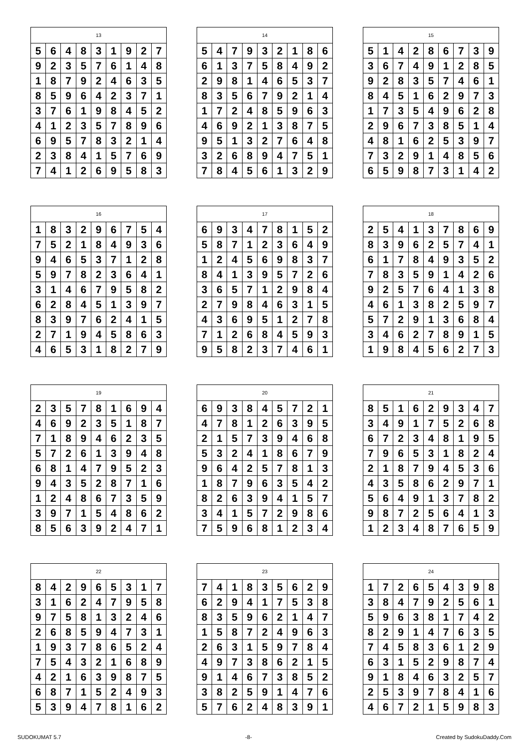| 13 | | | | | | | | |
| --- | --- | --- | --- | --- | --- | --- | --- | --- |
| 5 | 6 | 4 | 8 | 3 | 1 | 9 | 2 | 7 |
| 9 | 2 | 3 | 5 | 7 | 6 | 1 | 4 | 8 |
| 1 | 8 | 7 | 9 | 2 | 4 | 6 | 3 | 5 |
| 8 | 5 | 9 | 6 | 4 | 2 | 3 | 7 | 1 |
| 3 | 7 | 6 | 1 | 9 | 8 | 4 | 5 | 2 |
| 4 | 1 | 2 | 3 | 5 | 7 | 8 | 9 | 6 |
| 6 | 9 | 5 | 7 | 8 | 3 | 2 | 1 | 4 |
| 2 | 3 | 8 | 4 | 1 | 5 | 7 | 6 | 9 |
| 7 | 4 | 1 | 2 | 6 | 9 | 5 | 8 | 3 |
| 14 | | | | | | | | |
| --- | --- | --- | --- | --- | --- | --- | --- | --- |
| 5 | 4 | 7 | 9 | 3 | 2 | 1 | 8 | 6 |
| 6 | 1 | 3 | 7 | 5 | 8 | 4 | 9 | 2 |
| 2 | 9 | 8 | 1 | 4 | 6 | 5 | 3 | 7 |
| 8 | 3 | 5 | 6 | 7 | 9 | 2 | 1 | 4 |
| 1 | 7 | 2 | 4 | 8 | 5 | 9 | 6 | 3 |
| 4 | 6 | 9 | 2 | 1 | 3 | 8 | 7 | 5 |
| 9 | 5 | 1 | 3 | 2 | 7 | 6 | 4 | 8 |
| 3 | 2 | 6 | 8 | 9 | 4 | 7 | 5 | 1 |
| 7 | 8 | 4 | 5 | 6 | 1 | 3 | 2 | 9 |
| 15 | | | | | | | | |
| --- | --- | --- | --- | --- | --- | --- | --- | --- |
| 5 | 1 | 4 | 2 | 8 | 6 | 7 | 3 | 9 |
| 3 | 6 | 7 | 4 | 9 | 1 | 2 | 8 | 5 |
| 9 | 2 | 8 | 3 | 5 | 7 | 4 | 6 | 1 |
| 8 | 4 | 5 | 1 | 6 | 2 | 9 | 7 | 3 |
| 1 | 7 | 3 | 5 | 4 | 9 | 6 | 2 | 8 |
| 2 | 9 | 6 | 7 | 3 | 8 | 5 | 1 | 4 |
| 4 | 8 | 1 | 6 | 2 | 5 | 3 | 9 | 7 |
| 7 | 3 | 2 | 9 | 1 | 4 | 8 | 5 | 6 |
| 6 | 5 | 9 | 8 | 7 | 3 | 1 | 4 | 2 |
| 16 | | | | | | | | |
| --- | --- | --- | --- | --- | --- | --- | --- | --- |
| 1 | 8 | 3 | 2 | 9 | 6 | 7 | 5 | 4 |
| 7 | 5 | 2 | 1 | 8 | 4 | 9 | 3 | 6 |
| 9 | 4 | 6 | 5 | 3 | 7 | 1 | 2 | 8 |
| 5 | 9 | 7 | 8 | 2 | 3 | 6 | 4 | 1 |
| 3 | 1 | 4 | 6 | 7 | 9 | 5 | 8 | 2 |
| 6 | 2 | 8 | 4 | 5 | 1 | 3 | 9 | 7 |
| 8 | 3 | 9 | 7 | 6 | 2 | 4 | 1 | 5 |
| 2 | 7 | 1 | 9 | 4 | 5 | 8 | 6 | 3 |
| 4 | 6 | 5 | 3 | 1 | 8 | 2 | 7 | 9 |
| 17 | | | | | | | | |
| --- | --- | --- | --- | --- | --- | --- | --- | --- |
| 6 | 9 | 3 | 4 | 7 | 8 | 1 | 5 | 2 |
| 5 | 8 | 7 | 1 | 2 | 3 | 6 | 4 | 9 |
| 1 | 2 | 4 | 5 | 6 | 9 | 8 | 3 | 7 |
| 8 | 4 | 1 | 3 | 9 | 5 | 7 | 2 | 6 |
| 3 | 6 | 5 | 7 | 1 | 2 | 9 | 8 | 4 |
| 2 | 7 | 9 | 8 | 4 | 6 | 3 | 1 | 5 |
| 4 | 3 | 6 | 9 | 5 | 1 | 2 | 7 | 8 |
| 7 | 1 | 2 | 6 | 8 | 4 | 5 | 9 | 3 |
| 9 | 5 | 8 | 2 | 3 | 7 | 4 | 6 | 1 |
| 18 | | | | | | | | |
| --- | --- | --- | --- | --- | --- | --- | --- | --- |
| 2 | 5 | 4 | 1 | 3 | 7 | 8 | 6 | 9 |
| 8 | 3 | 9 | 6 | 2 | 5 | 7 | 4 | 1 |
| 6 | 1 | 7 | 8 | 4 | 9 | 3 | 5 | 2 |
| 7 | 8 | 3 | 5 | 9 | 1 | 4 | 2 | 6 |
| 9 | 2 | 5 | 7 | 6 | 4 | 1 | 3 | 8 |
| 4 | 6 | 1 | 3 | 8 | 2 | 5 | 9 | 7 |
| 5 | 7 | 2 | 9 | 1 | 3 | 6 | 8 | 4 |
| 3 | 4 | 6 | 2 | 7 | 8 | 9 | 1 | 5 |
| 1 | 9 | 8 | 4 | 5 | 6 | 2 | 7 | 3 |
| 19 | | | | | | | | |
| --- | --- | --- | --- | --- | --- | --- | --- | --- |
| 2 | 3 | 5 | 7 | 8 | 1 | 6 | 9 | 4 |
| 4 | 6 | 9 | 2 | 3 | 5 | 1 | 8 | 7 |
| 7 | 1 | 8 | 9 | 4 | 6 | 2 | 3 | 5 |
| 5 | 7 | 2 | 6 | 1 | 3 | 9 | 4 | 8 |
| 6 | 8 | 1 | 4 | 7 | 9 | 5 | 2 | 3 |
| 9 | 4 | 3 | 5 | 2 | 8 | 7 | 1 | 6 |
| 1 | 2 | 4 | 8 | 6 | 7 | 3 | 5 | 9 |
| 3 | 9 | 7 | 1 | 5 | 4 | 8 | 6 | 2 |
| 8 | 5 | 6 | 3 | 9 | 2 | 4 | 7 | 1 |
| 20 | | | | | | | | |
| --- | --- | --- | --- | --- | --- | --- | --- | --- |
| 6 | 9 | 3 | 8 | 4 | 5 | 7 | 2 | 1 |
| 4 | 7 | 8 | 1 | 2 | 6 | 3 | 9 | 5 |
| 2 | 1 | 5 | 7 | 3 | 9 | 4 | 6 | 8 |
| 5 | 3 | 2 | 4 | 1 | 8 | 6 | 7 | 9 |
| 9 | 6 | 4 | 2 | 5 | 7 | 8 | 1 | 3 |
| 1 | 8 | 7 | 9 | 6 | 3 | 5 | 4 | 2 |
| 8 | 2 | 6 | 3 | 9 | 4 | 1 | 5 | 7 |
| 3 | 4 | 1 | 5 | 7 | 2 | 9 | 8 | 6 |
| 7 | 5 | 9 | 6 | 8 | 1 | 2 | 3 | 4 |
| 21 | | | | | | | | |
| --- | --- | --- | --- | --- | --- | --- | --- | --- |
| 8 | 5 | 1 | 6 | 2 | 9 | 3 | 4 | 7 |
| 3 | 4 | 9 | 1 | 7 | 5 | 2 | 6 | 8 |
| 6 | 7 | 2 | 3 | 4 | 8 | 1 | 9 | 5 |
| 7 | 9 | 6 | 5 | 3 | 1 | 8 | 2 | 4 |
| 2 | 1 | 8 | 7 | 9 | 4 | 5 | 3 | 6 |
| 4 | 3 | 5 | 8 | 6 | 2 | 9 | 7 | 1 |
| 5 | 6 | 4 | 9 | 1 | 3 | 7 | 8 | 2 |
| 9 | 8 | 7 | 2 | 5 | 6 | 4 | 1 | 3 |
| 1 | 2 | 3 | 4 | 8 | 7 | 6 | 5 | 9 |
| 22 | | | | | | | | |
| --- | --- | --- | --- | --- | --- | --- | --- | --- |
| 8 | 4 | 2 | 9 | 6 | 5 | 3 | 1 | 7 |
| 3 | 1 | 6 | 2 | 4 | 7 | 9 | 5 | 8 |
| 9 | 7 | 5 | 8 | 1 | 3 | 2 | 4 | 6 |
| 2 | 6 | 8 | 5 | 9 | 4 | 7 | 3 | 1 |
| 1 | 9 | 3 | 7 | 8 | 6 | 5 | 2 | 4 |
| 7 | 5 | 4 | 3 | 2 | 1 | 6 | 8 | 9 |
| 4 | 2 | 1 | 6 | 3 | 9 | 8 | 7 | 5 |
| 6 | 8 | 7 | 1 | 5 | 2 | 4 | 9 | 3 |
| 5 | 3 | 9 | 4 | 7 | 8 | 1 | 6 | 2 |
| 23 | | | | | | | | |
| --- | --- | --- | --- | --- | --- | --- | --- | --- |
| 7 | 4 | 1 | 8 | 3 | 5 | 6 | 2 | 9 |
| 6 | 2 | 9 | 4 | 1 | 7 | 5 | 3 | 8 |
| 8 | 3 | 5 | 9 | 6 | 2 | 1 | 4 | 7 |
| 1 | 5 | 8 | 7 | 2 | 4 | 9 | 6 | 3 |
| 2 | 6 | 3 | 1 | 5 | 9 | 7 | 8 | 4 |
| 4 | 9 | 7 | 3 | 8 | 6 | 2 | 1 | 5 |
| 9 | 1 | 4 | 6 | 7 | 3 | 8 | 5 | 2 |
| 3 | 8 | 2 | 5 | 9 | 1 | 4 | 7 | 6 |
| 5 | 7 | 6 | 2 | 4 | 8 | 3 | 9 | 1 |
| 24 | | | | | | | | |
| --- | --- | --- | --- | --- | --- | --- | --- | --- |
| 1 | 7 | 2 | 6 | 5 | 4 | 3 | 9 | 8 |
| 3 | 8 | 4 | 7 | 9 | 2 | 5 | 6 | 1 |
| 5 | 9 | 6 | 3 | 8 | 1 | 7 | 4 | 2 |
| 8 | 2 | 9 | 1 | 4 | 7 | 6 | 3 | 5 |
| 7 | 4 | 5 | 8 | 3 | 6 | 1 | 2 | 9 |
| 6 | 3 | 1 | 5 | 2 | 9 | 8 | 7 | 4 |
| 9 | 1 | 8 | 4 | 6 | 3 | 2 | 5 | 7 |
| 2 | 5 | 3 | 9 | 7 | 8 | 4 | 1 | 6 |
| 4 | 6 | 7 | 2 | 1 | 5 | 9 | 8 | 3 |
SUDOKUMAT 5.7 -8- Created by SudokuDaddy.Com